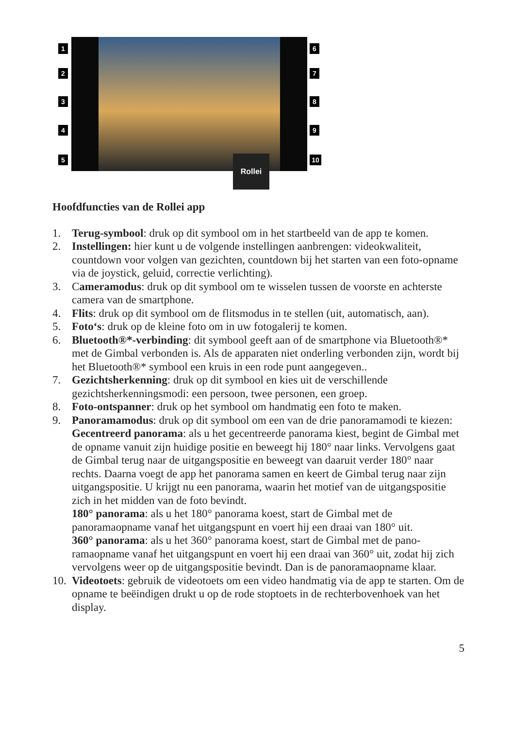Rollei
1
2
3
4
5
6
7
8
9
10
Hoofdfuncties van de Rollei app
1. Terug-symbool: druk op dit symbool om in het startbeeld van de app te komen.
2. Instellingen: hier kunt u de volgende instellingen aanbrengen: videokwaliteit, countdown voor volgen van gezichten, countdown bij het starten van een foto-opname via de joystick, geluid, correctie verlichting).
3. Cameramodus: druk op dit symbool om te wisselen tussen de voorste en achterste camera van de smartphone.
4. Flits: druk op dit symbool om de flitsmodus in te stellen (uit, automatisch, aan).
5. Foto‘s: druk op de kleine foto om in uw fotogalerij te komen.
6. Bluetooth®*-verbinding: dit symbool geeft aan of de smartphone via Bluetooth®* met de Gimbal verbonden is. Als de apparaten niet onderling verbonden zijn, wordt bij het Bluetooth®* symbool een kruis in een rode punt aangegeven..
7. Gezichtsherkenning: druk op dit symbool en kies uit de verschillende gezichtsherkenningsmodi: een persoon, twee personen, een groep.
8. Foto-ontspanner: druk op het symbool om handmatig een foto te maken.
9. Panoramamodus: druk op dit symbool om een van de drie panoramamodi te kiezen:
Gecentreerd panorama: als u het gecentreerde panorama kiest, begint de Gimbal met de opname vanuit zijn huidige positie en beweegt hij 180° naar links. Vervolgens gaat de Gimbal terug naar de uitgangspositie en beweegt van daaruit verder 180° naar rechts. Daarna voegt de app het panorama samen en keert de Gimbal terug naar zijn uitgangspositie. U krijgt nu een panorama, waarin het motief van de uitgangspositie zich in het midden van de foto bevindt.
180° panorama: als u het 180° panorama koest, start de Gimbal met de panoramaopname vanaf het uitgangspunt en voert hij een draai van 180° uit.
360° panorama: als u het 360° panorama koest, start de Gimbal met de pano­ramaopname vanaf het uitgangspunt en voert hij een draai van 360° uit, zodat hij zich vervolgens weer op de uitgangspositie bevindt. Dan is de panoramaop­name klaar.
10. Videotoets: gebruik de videotoets om een video handmatig via de app te starten. Om de opname te beëindigen drukt u op de rode stoptoets in de rechterboven­hoek van het display.
5